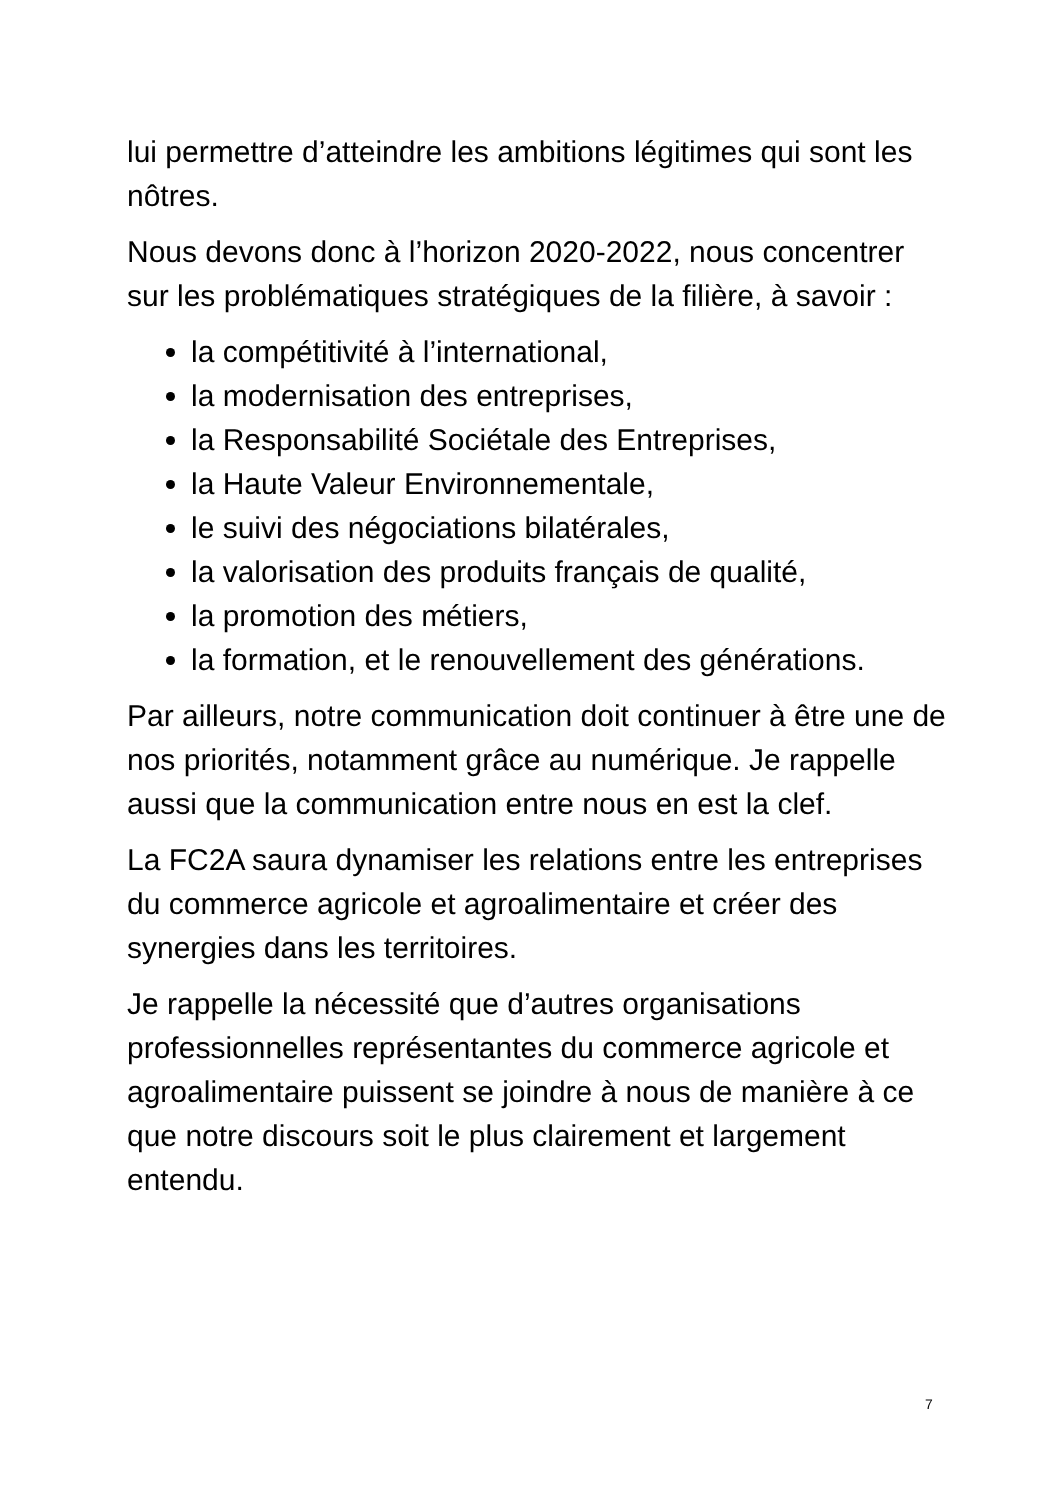lui permettre d’atteindre les ambitions légitimes qui sont les nôtres.
Nous devons donc à l’horizon 2020-2022, nous concentrer sur les problématiques stratégiques de la filière, à savoir :
la compétitivité à l’international,
la modernisation des entreprises,
la Responsabilité Sociétale des Entreprises,
la Haute Valeur Environnementale,
le suivi des négociations bilatérales,
la valorisation des produits français de qualité,
la promotion des métiers,
la formation, et le renouvellement des générations.
Par ailleurs, notre communication doit continuer à être une de nos priorités, notamment grâce au numérique. Je rappelle aussi que la communication entre nous en est la clef.
La FC2A saura dynamiser les relations entre les entreprises du commerce agricole et agroalimentaire et créer des synergies dans les territoires.
Je rappelle la nécessité que d’autres organisations professionnelles représentantes du commerce agricole et agroalimentaire puissent se joindre à nous de manière à ce que notre discours soit le plus clairement et largement entendu.
7